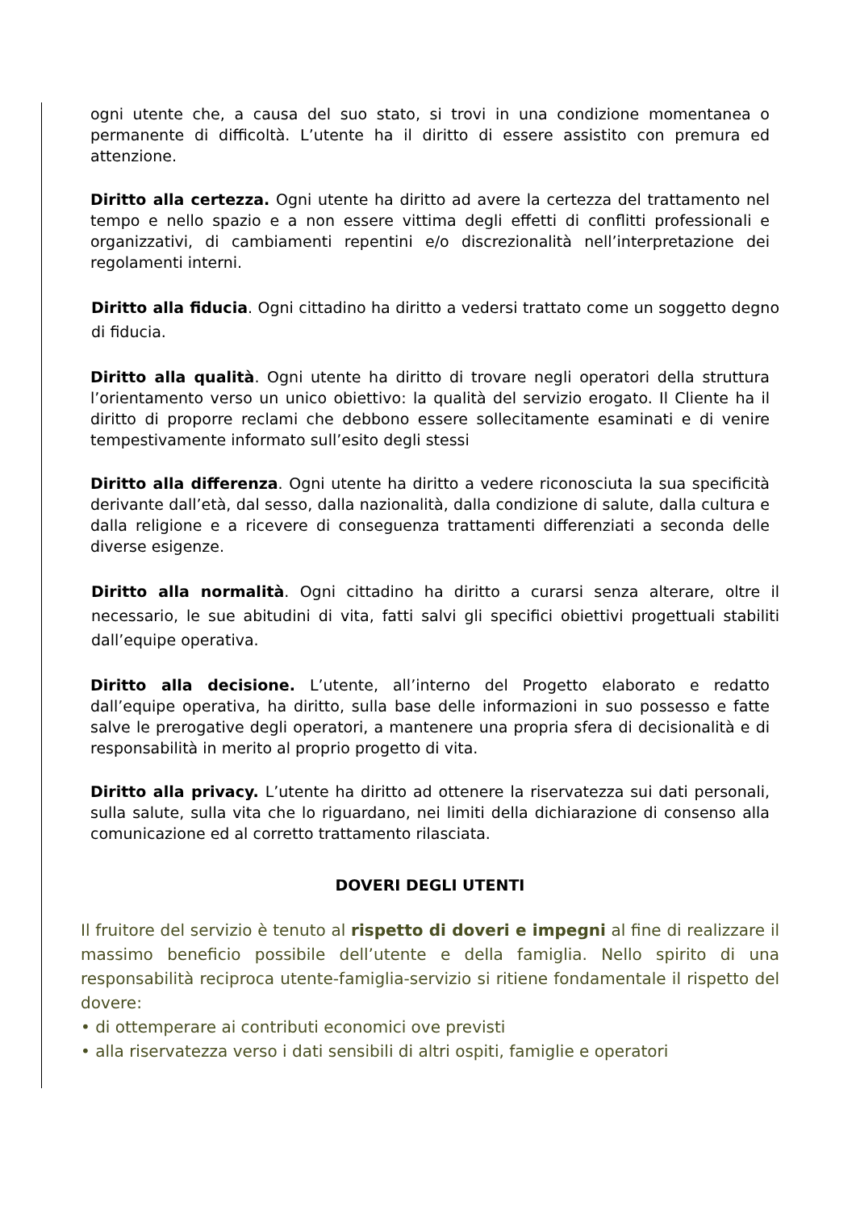ogni utente che, a causa del suo stato, si trovi in una condizione momentanea o permanente di difficoltà. L’utente ha il diritto di essere assistito con premura ed attenzione.
Diritto alla certezza. Ogni utente ha diritto ad avere la certezza del trattamento nel tempo e nello spazio e a non essere vittima degli effetti di conflitti professionali e organizzativi, di cambiamenti repentini e/o discrezionalità nell’interpretazione dei regolamenti interni.
Diritto alla fiducia. Ogni cittadino ha diritto a vedersi trattato come un soggetto degno di fiducia.
Diritto alla qualità. Ogni utente ha diritto di trovare negli operatori della struttura l’orientamento verso un unico obiettivo: la qualità del servizio erogato. Il Cliente ha il diritto di proporre reclami che debbono essere sollecitamente esaminati e di venire tempestivamente informato sull’esito degli stessi
Diritto alla differenza. Ogni utente ha diritto a vedere riconosciuta la sua specificità derivante dall’età, dal sesso, dalla nazionalità, dalla condizione di salute, dalla cultura e dalla religione e a ricevere di conseguenza trattamenti differenziati a seconda delle diverse esigenze.
Diritto alla normalità. Ogni cittadino ha diritto a curarsi senza alterare, oltre il necessario, le sue abitudini di vita, fatti salvi gli specifici obiettivi progettuali stabiliti dall’equipe operativa.
Diritto alla decisione. L’utente, all’interno del Progetto elaborato e redatto dall’equipe operativa, ha diritto, sulla base delle informazioni in suo possesso e fatte salve le prerogative degli operatori, a mantenere una propria sfera di decisionalità e di responsabilità in merito al proprio progetto di vita.
Diritto alla privacy. L’utente ha diritto ad ottenere la riservatezza sui dati personali, sulla salute, sulla vita che lo riguardano, nei limiti della dichiarazione di consenso alla comunicazione ed al corretto trattamento rilasciata.
DOVERI DEGLI UTENTI
Il fruitore del servizio è tenuto al rispetto di doveri e impegni al fine di realizzare il massimo beneficio possibile dell’utente e della famiglia. Nello spirito di una responsabilità reciproca utente-famiglia-servizio si ritiene fondamentale il rispetto del dovere:
• di ottemperare ai contributi economici ove previsti
• alla riservatezza verso i dati sensibili di altri ospiti, famiglie e operatori